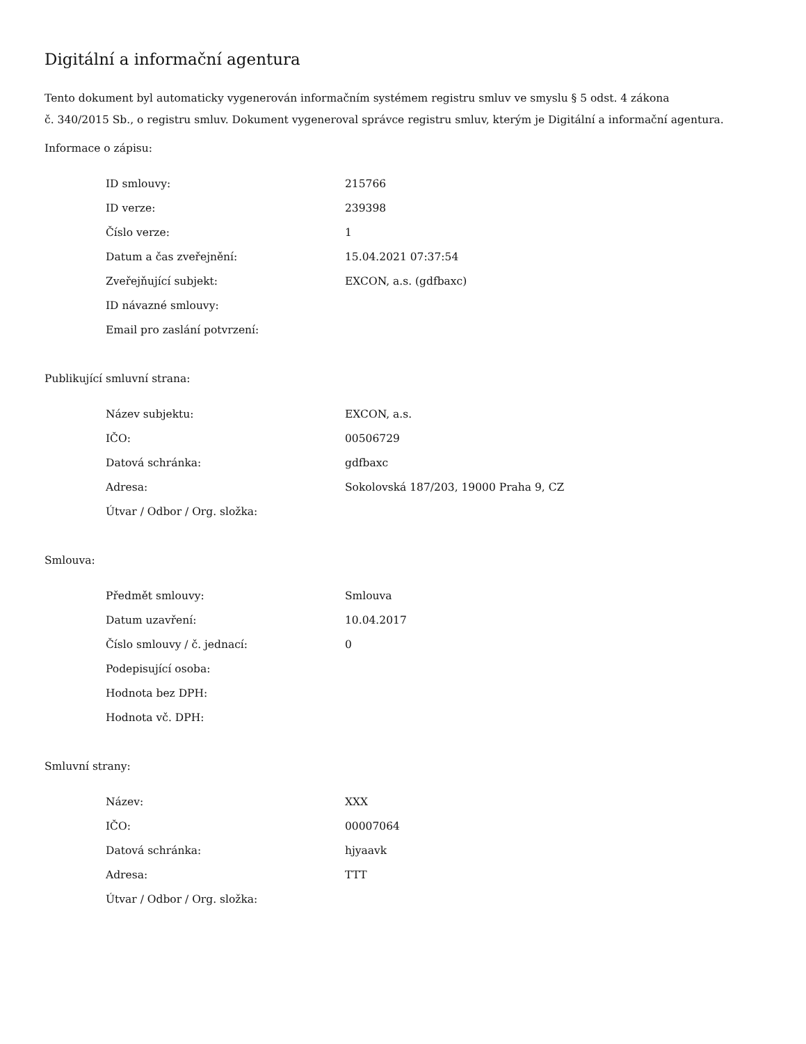Digitální a informační agentura
Tento dokument byl automaticky vygenerován informačním systémem registru smluv ve smyslu § 5 odst. 4 zákona
č. 340/2015 Sb., o registru smluv. Dokument vygeneroval správce registru smluv, kterým je Digitální a informační agentura.
Informace o zápisu:
| ID smlouvy: | 215766 |
| ID verze: | 239398 |
| Číslo verze: | 1 |
| Datum a čas zveřejnění: | 15.04.2021 07:37:54 |
| Zveřejňující subjekt: | EXCON, a.s. (gdfbaxc) |
| ID návazné smlouvy: | |
| Email pro zaslání potvrzení: | |
Publikující smluvní strana:
| Název subjektu: | EXCON, a.s. |
| IČO: | 00506729 |
| Datová schránka: | gdfbaxc |
| Adresa: | Sokolovská 187/203, 19000 Praha 9, CZ |
| Útvar / Odbor / Org. složka: | |
Smlouva:
| Předmět smlouvy: | Smlouva |
| Datum uzavření: | 10.04.2017 |
| Číslo smlouvy / č. jednací: | 0 |
| Podepisující osoba: | |
| Hodnota bez DPH: | |
| Hodnota vč. DPH: | |
Smluvní strany:
| Název: | XXX |
| IČO: | 00007064 |
| Datová schránka: | hjyaavk |
| Adresa: | TTT |
| Útvar / Odbor / Org. složka: | |